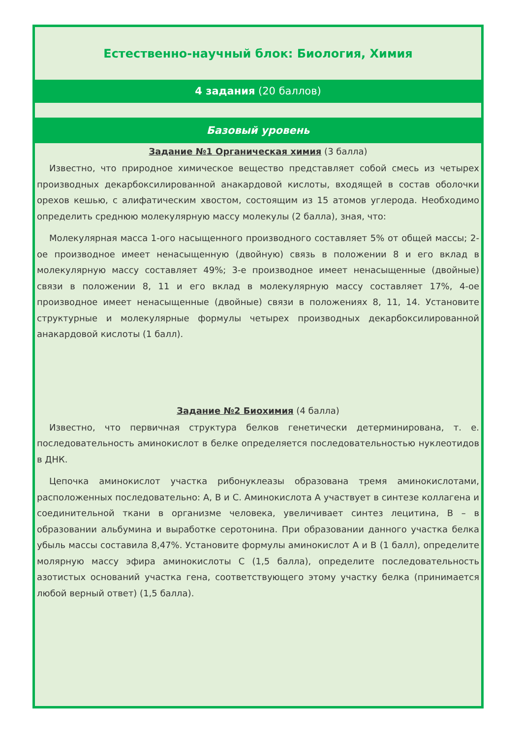Естественно-научный блок: Биология, Химия
4 задания (20 баллов)
Базовый уровень
Задание №1 Органическая химия (3 балла)
Известно, что природное химическое вещество представляет собой смесь из четырех производных декарбоксилированной анакардовой кислоты, входящей в состав оболочки орехов кешью, с алифатическим хвостом, состоящим из 15 атомов углерода. Необходимо определить среднюю молекулярную массу молекулы (2 балла), зная, что:
Молекулярная масса 1-ого насыщенного производного составляет 5% от общей массы; 2-ое производное имеет ненасыщенную (двойную) связь в положении 8 и его вклад в молекулярную массу составляет 49%; 3-е производное имеет ненасыщенные (двойные) связи в положении 8, 11 и его вклад в молекулярную массу составляет 17%, 4-ое производное имеет ненасыщенные (двойные) связи в положениях 8, 11, 14. Установите структурные и молекулярные формулы четырех производных декарбоксилированной анакардовой кислоты (1 балл).
Задание №2 Биохимия (4 балла)
Известно, что первичная структура белков генетически детерминирована, т. е. последовательность аминокислот в белке определяется последовательностью нуклеотидов в ДНК.
Цепочка аминокислот участка рибонуклеазы образована тремя аминокислотами, расположенных последовательно: А, В и С. Аминокислота А участвует в синтезе коллагена и соединительной ткани в организме человека, увеличивает синтез лецитина, В – в образовании альбумина и выработке серотонина. При образовании данного участка белка убыль массы составила 8,47%. Установите формулы аминокислот А и В (1 балл), определите молярную массу эфира аминокислоты С (1,5 балла), определите последовательность азотистых оснований участка гена, соответствующего этому участку белка (принимается любой верный ответ) (1,5 балла).